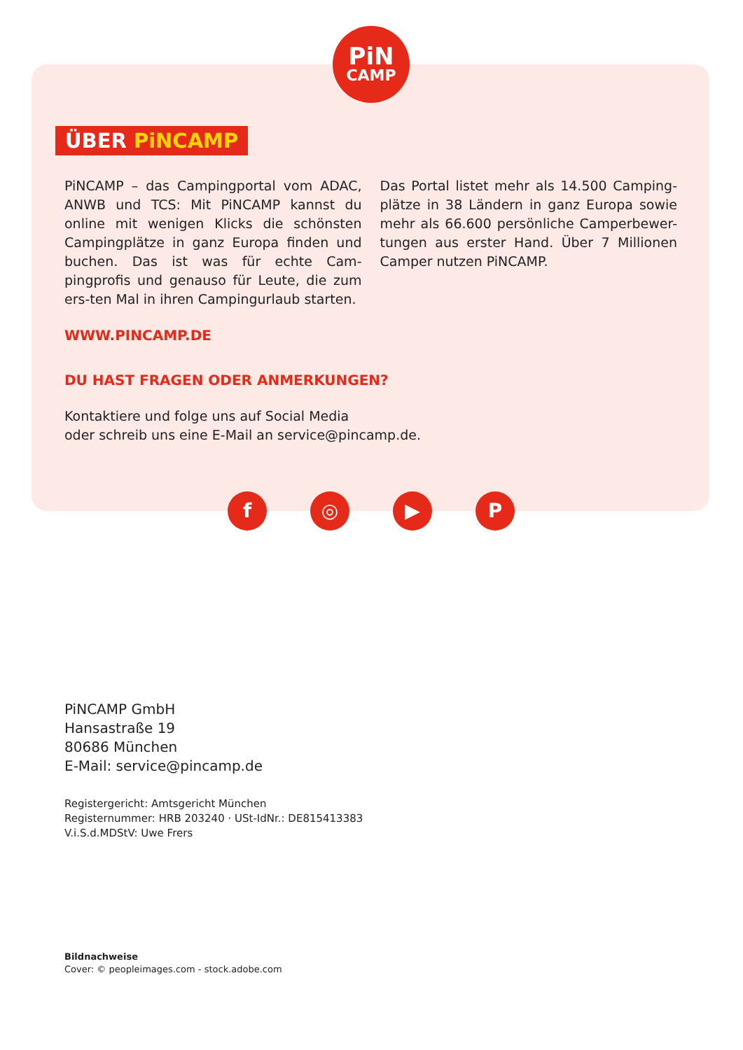PiN
CAMP
ÜBER PiNCAMP
PiNCAMP – das Campingportal vom ADAC, ANWB und TCS: Mit PiNCAMP kannst du online mit wenigen Klicks die schönsten Campingplätze in ganz Europa finden und buchen. Das ist was für echte Cam-pingprofis und genauso für Leute, die zum ers-ten Mal in ihren Campingurlaub starten.
Das Portal listet mehr als 14.500 Camping-plätze in 38 Ländern in ganz Europa sowie mehr als 66.600 persönliche Camperbewer-tungen aus erster Hand. Über 7 Millionen Camper nutzen PiNCAMP.
WWW.PINCAMP.DE
DU HAST FRAGEN ODER ANMERKUNGEN?
Kontaktiere und folge uns auf Social Media
oder schreib uns eine E-Mail an service@pincamp.de.
f ◎ ▶ P
PiNCAMP GmbH
Hansastraße 19
80686 München
E-Mail: service@pincamp.de
Registergericht: Amtsgericht München
Registernummer: HRB 203240 · USt-IdNr.: DE815413383
V.i.S.d.MDStV: Uwe Frers
Bildnachweise
Cover: © peopleimages.com - stock.adobe.com